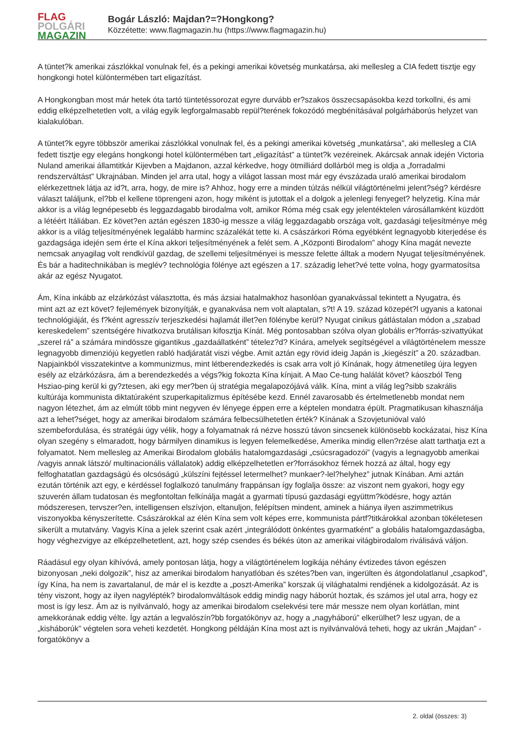FLAG
POLGÁRI
MAGAZIN
Bogár László: Majdan?=?Hongkong?
Közzétette: www.flagmagazin.hu (https://www.flagmagazin.hu)
A tüntet?k amerikai zászlókkal vonulnak fel, és a pekingi amerikai követség munkatársa, aki mellesleg a CIA fedett tisztje egy hongkongi hotel különtermében tart eligazítást.
A Hongkongban most már hetek óta tartó tüntetéssorozat egyre durvább er?szakos összecsapásokba kezd torkollni, és ami eddig elképzelhetetlen volt, a világ egyik legforgalmasabb repül?terének fokozódó megbénításával polgárháborús helyzet van kialakulóban.
A tüntet?k egyre többször amerikai zászlókkal vonulnak fel, és a pekingi amerikai követség „munkatársa”, aki mellesleg a CIA fedett tisztje egy elegáns hongkongi hotel különtermében tart „eligazítást” a tüntet?k vezéreinek. Akárcsak annak idején Victoria Nuland amerikai államtitkár Kijevben a Majdanon, azzal kérkedve, hogy ötmilliárd dollárból meg is oldja a „forradalmi rendszerváltást” Ukrajnában. Minden jel arra utal, hogy a világot lassan most már egy évszázada uraló amerikai birodalom elérkezettnek látja az id?t, arra, hogy, de mire is? Ahhoz, hogy erre a minden túlzás nélkül világtörténelmi jelent?ség? kérdésre választ találjunk, el?bb el kellene töprengeni azon, hogy miként is jutottak el a dolgok a jelenlegi fenyeget? helyzetig. Kína már akkor is a világ legnépesebb és leggazdagabb birodalma volt, amikor Róma még csak egy jelentéktelen városállamként küzdött a létéért Itáliában. Ez követ?en aztán egészen 1830-ig messze a világ leggazdagabb országa volt, gazdasági teljesítménye még akkor is a világ teljesítményének legalább harminc százalékát tette ki. A császárkori Róma egyébként legnagyobb kiterjedése és gazdagsága idején sem érte el Kína akkori teljesítményének a felét sem. A „Központi Birodalom” ahogy Kína magát nevezte nemcsak anyagilag volt rendkívül gazdag, de szellemi teljesítményei is messze felette álltak a modern Nyugat teljesítményének. És bár a haditechnikában is meglév? technológia fölénye azt egészen a 17. századig lehet?vé tette volna, hogy gyarmatosítsa akár az egész Nyugatot.
Ám, Kína inkább az elzárkózást választotta, és más ázsiai hatalmakhoz hasonlóan gyanakvással tekintett a Nyugatra, és
mint azt az ezt követ? fejlemények bizonyítják, e gyanakvása nem volt alaptalan, s?t! A 19. század közepét?l ugyanis a katonai technológiáját, és f?ként agresszív terjeszkedési hajlamát illet?en fölénybe kerül? Nyugat cinikus gátlástalan módon a „szabad kereskedelem” szentségére hivatkozva brutálisan kifosztja Kínát. Még pontosabban szólva olyan globális er?forrás-szivattyúkat „szerel rá” a számára mindössze gigantikus „gazdaállatként” tételez?d? Kínára, amelyek segítségével a világtörténelem messze legnagyobb dimenziójú kegyetlen rabló hadjáratát viszi végbe. Amit aztán egy rövid ideig Japán is „kiegészít” a 20. században. Napjainkból visszatekintve a kommunizmus, mint létberendezkedés is csak arra volt jó Kínának, hogy átmenetileg újra legyen esély az elzárkózásra, ám a berendezkedés a végs?kig fokozta Kína kínjait. A Mao Ce-tung halálát követ? káoszból Teng Hsziao-ping kerül ki gy?ztesen, aki egy mer?ben új stratégia megalapozójává válik. Kína, mint a világ leg?sibb szakrális kultúrája kommunista diktatúraként szuperkapitalizmus építésébe kezd. Ennél zavarosabb és értelmetlenebb mondat nem nagyon létezhet, ám az elmúlt több mint negyven év lényege éppen erre a képtelen mondatra épült. Pragmatikusan kihasználja azt a lehet?séget, hogy az amerikai birodalom számára felbecsülhetetlen érték? Kínának a Szovjetunióval való szembefordulása, és stratégái úgy vélik, hogy a folyamatnak rá nézve hosszú távon sincsenek különösebb kockázatai, hisz Kína olyan szegény s elmaradott, hogy bármilyen dinamikus is legyen felemelkedése, Amerika mindig ellen?rzése alatt tarthatja ezt a folyamatot. Nem mellesleg az Amerikai Birodalom globális hatalomgazdasági „csúcsragadozói” (vagyis a legnagyobb amerikai /vagyis annak látszó/ multinacionális vállalatok) addig elképzelhetetlen er?forrásokhoz férnek hozzá az által, hogy egy felfoghatatlan gazdagságú és olcsóságú „külszíni fejtéssel letermelhet? munkaer?-lel?helyhez” jutnak Kínában. Ami aztán ezután történik azt egy, e kérdéssel foglalkozó tanulmány frappánsan így foglalja össze: az viszont nem gyakori, hogy egy szuverén állam tudatosan és megfontoltan felkínálja magát a gyarmati típusú gazdasági együttm?ködésre, hogy aztán módszeresen, tervszer?en, intelligensen elszívjon, eltanuljon, felépítsen mindent, aminek a hiánya ilyen aszimmetrikus viszonyokba kényszerítette. Császárokkal az élén Kína sem volt képes erre, kommunista pártf?titkárokkal azonban tökéletesen sikerült a mutatvány. Vagyis Kína a jelek szerint csak azért „integrálódott önkéntes gyarmatként” a globális hatalomgazdaságba, hogy véghezvigye az elképzelhetetlent, azt, hogy szép csendes és békés úton az amerikai világbirodalom riválisává váljon.
Ráadásul egy olyan kihívóvá, amely pontosan látja, hogy a világtörténelem logikája néhány évtizedes távon egészen bizonyosan „neki dolgozik”, hisz az amerikai birodalom hanyatlóban és szétes?ben van, ingerülten és átgondolatlanul „csapkod”, így Kína, ha nem is zavartalanul, de már el is kezdte a „poszt-Amerika” korszak új világhatalmi rendjének a kidolgozását. Az is tény viszont, hogy az ilyen nagylépték? birodalomváltások eddig mindig nagy háborút hoztak, és számos jel utal arra, hogy ez most is így lesz. Ám az is nyilvánvaló, hogy az amerikai birodalom cselekvési tere már messze nem olyan korlátlan, mint amekkorának eddig vélte. Így aztán a legvalószín?bb forgatókönyv az, hogy a „nagyháború” elkerülhet? lesz ugyan, de a „kisháborúk” végtelen sora veheti kezdetét. Hongkong példáján Kína most azt is nyilvánvalóvá teheti, hogy az ukrán „Majdan” -forgatókönyv a
2. oldal (összes: 3)